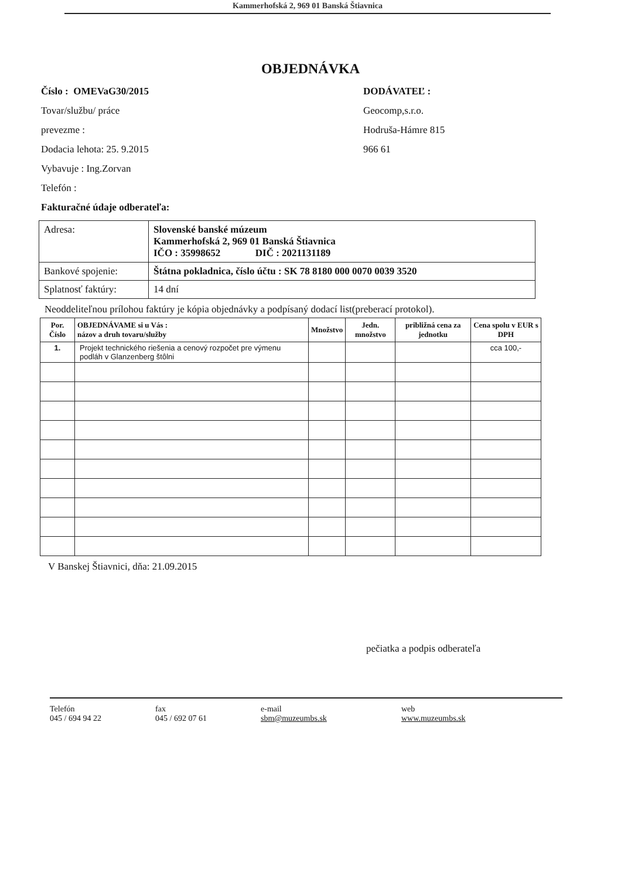Kammerhofská 2, 969 01 Banská Štiavnica
OBJEDNÁVKA
Číslo : OMEVaG30/2015
Tovar/službu/ práce
prevezme :
Dodacia lehota: 25. 9.2015
Vybavuje : Ing.Zorvan
Telefón :
Fakturačné údaje odberateľa:
DODÁVATEĽ :
Geocomp,s.r.o.
Hodruša-Hámre 815
966 61
| Adresa: | Slovenské banské múzeum Kammerhofská 2, 969 01 Banská Štiavnica IČO : 35998652 DIČ : 2021131189 |
| Bankové spojenie: | Štátna pokladnica, číslo účtu : SK 78 8180 000 0070 0039 3520 |
| Splatnosť faktúry: | 14 dní |
Neoddeliteľnou prílohou faktúry je kópia objednávky a podpísaný dodací list(preberací protokol).
| Por. Číslo | OBJEDNÁVAME si u Vás : názov a druh tovaru/služby | Množstvo | Jedn. množstvo | približná cena za jednotku | Cena spolu v EUR s DPH |
| --- | --- | --- | --- | --- | --- |
| 1. | Projekt technického riešenia a cenový rozpočet pre výmenu podláh v Glanzenberg štôlni | | | | cca 100,- |
V Banskej Štiavnici, dňa: 21.09.2015
pečiatka a podpis odberateľa
Telefón
045 / 694 94 22
fax
045 / 692 07 61
e-mail
sbm@muzeumbs.sk
web
www.muzeumbs.sk